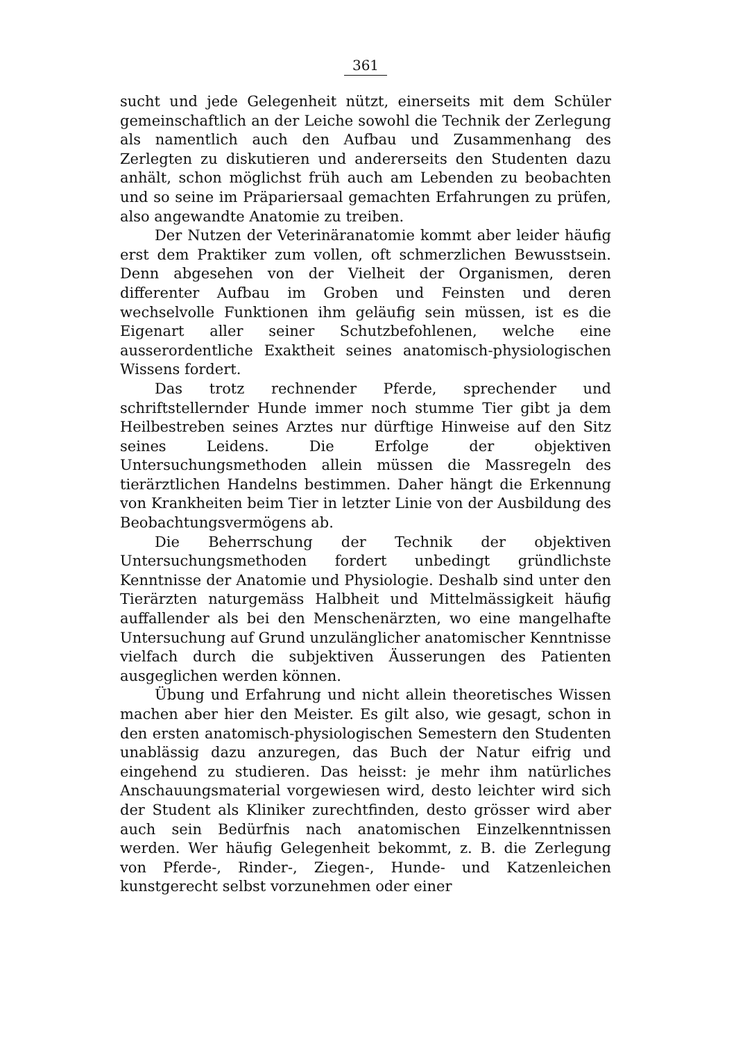361
sucht und jede Gelegenheit nützt, einerseits mit dem Schüler gemeinschaftlich an der Leiche sowohl die Technik der Zerlegung als namentlich auch den Aufbau und Zusammenhang des Zerlegten zu diskutieren und andererseits den Studenten dazu anhält, schon möglichst früh auch am Lebenden zu beobachten und so seine im Präpariersaal gemachten Erfahrungen zu prüfen, also angewandte Anatomie zu treiben.
Der Nutzen der Veterinäranatomie kommt aber leider häufig erst dem Praktiker zum vollen, oft schmerzlichen Bewusstsein. Denn abgesehen von der Vielheit der Organismen, deren differenter Aufbau im Groben und Feinsten und deren wechselvolle Funktionen ihm geläufig sein müssen, ist es die Eigenart aller seiner Schutzbefohlenen, welche eine ausserordentliche Exaktheit seines anatomisch-physiologischen Wissens fordert.
Das trotz rechnender Pferde, sprechender und schriftstellernder Hunde immer noch stumme Tier gibt ja dem Heilbestreben seines Arztes nur dürftige Hinweise auf den Sitz seines Leidens. Die Erfolge der objektiven Untersuchungsmethoden allein müssen die Massregeln des tierärztlichen Handelns bestimmen. Daher hängt die Erkennung von Krankheiten beim Tier in letzter Linie von der Ausbildung des Beobachtungsvermögens ab.
Die Beherrschung der Technik der objektiven Untersuchungsmethoden fordert unbedingt gründlichste Kenntnisse der Anatomie und Physiologie. Deshalb sind unter den Tierärzten naturgemäss Halbheit und Mittelmässigkeit häufig auffallender als bei den Menschenärzten, wo eine mangelhafte Untersuchung auf Grund unzulänglicher anatomischer Kenntnisse vielfach durch die subjektiven Äusserungen des Patienten ausgeglichen werden können.
Übung und Erfahrung und nicht allein theoretisches Wissen machen aber hier den Meister. Es gilt also, wie gesagt, schon in den ersten anatomisch-physiologischen Semestern den Studenten unablässig dazu anzuregen, das Buch der Natur eifrig und eingehend zu studieren. Das heisst: je mehr ihm natürliches Anschauungsmaterial vorgewiesen wird, desto leichter wird sich der Student als Kliniker zurechtfinden, desto grösser wird aber auch sein Bedürfnis nach anatomischen Einzelkenntnissen werden. Wer häufig Gelegenheit bekommt, z. B. die Zerlegung von Pferde-, Rinder-, Ziegen-, Hunde- und Katzenleichen kunstgerecht selbst vorzunehmen oder einer